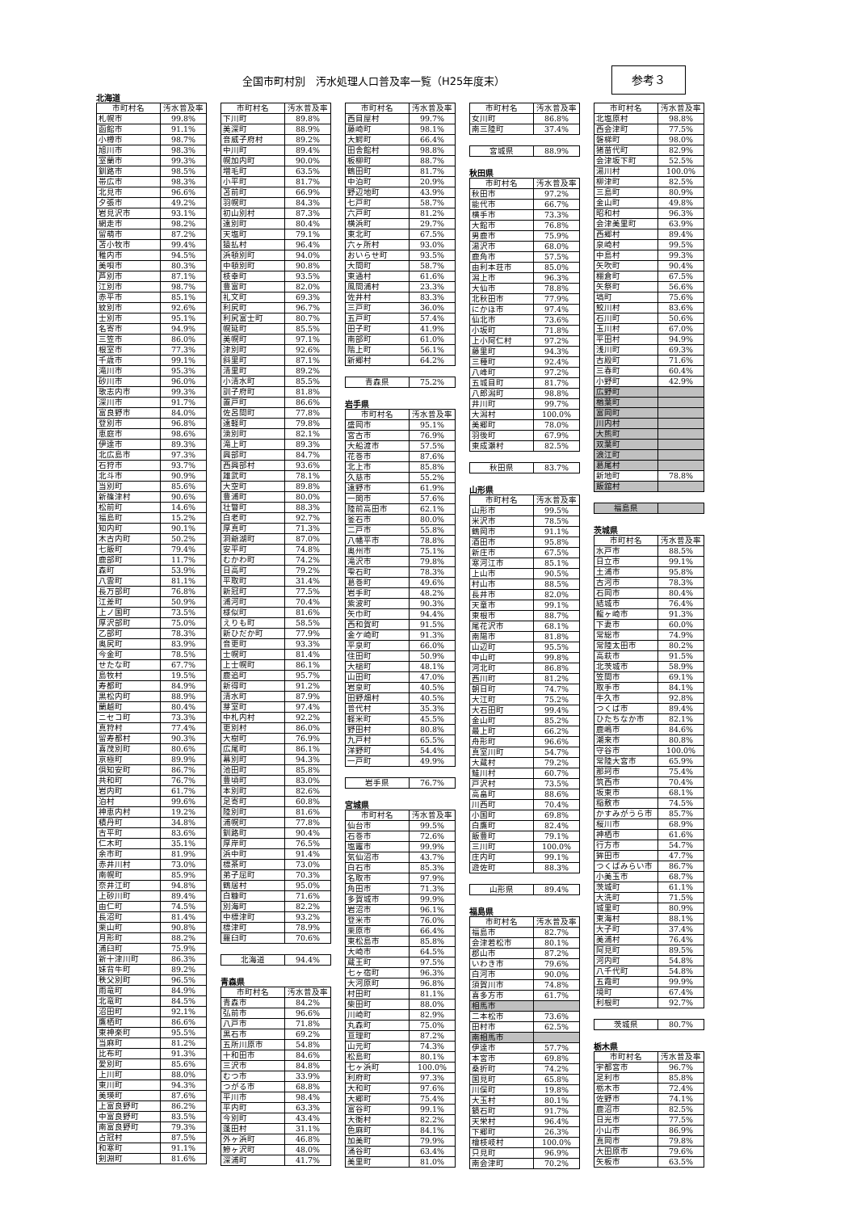全国市町村別　汚水処理人口普及率一覧（H25年度末）
参考３
北海道
| 市町村名 | 汚水普及率 |
| --- | --- |
| 札幌市 | 99.8% |
| 函館市 | 91.1% |
| 小樽市 | 98.7% |
| 旭川市 | 98.3% |
| 室蘭市 | 99.3% |
| 釧路市 | 98.5% |
| 帯広市 | 98.3% |
| 北見市 | 96.6% |
| 夕張市 | 49.2% |
| 岩見沢市 | 93.1% |
| 網走市 | 98.2% |
| 留萌市 | 87.2% |
| 苫小牧市 | 99.4% |
| 稚内市 | 94.5% |
| 美唄市 | 80.3% |
| 芦別市 | 87.1% |
| 江別市 | 98.7% |
| 赤平市 | 85.1% |
| 紋別市 | 92.6% |
| 士別市 | 95.1% |
| 名寄市 | 94.9% |
| 三笠市 | 86.0% |
| 根室市 | 77.3% |
| 千歳市 | 99.1% |
| 滝川市 | 95.3% |
| 砂川市 | 96.0% |
| 歌志内市 | 99.3% |
| 深川市 | 91.7% |
| 富良野市 | 84.0% |
| 登別市 | 96.8% |
| 恵庭市 | 98.6% |
| 伊達市 | 89.3% |
| 北広島市 | 97.3% |
| 石狩市 | 93.7% |
| 北斗市 | 90.9% |
| 当別町 | 85.6% |
| 新篠津村 | 90.6% |
| 松前町 | 14.6% |
| 福島町 | 15.2% |
| 知内町 | 90.1% |
| 木古内町 | 50.2% |
| 七飯町 | 79.4% |
| 鹿部町 | 11.7% |
| 森町 | 53.9% |
| 八雲町 | 81.1% |
| 長万部町 | 76.8% |
| 江差町 | 50.9% |
| 上ノ国町 | 73.5% |
| 厚沢部町 | 75.0% |
| 乙部町 | 78.3% |
| 奥尻町 | 83.9% |
| 今金町 | 78.5% |
| せたな町 | 67.7% |
| 島牧村 | 19.5% |
| 寿都町 | 84.9% |
| 黒松内町 | 88.9% |
| 蘭越町 | 80.4% |
| ニセコ町 | 73.3% |
| 真狩村 | 77.4% |
| 留寿都村 | 90.3% |
| 喜茂別町 | 80.6% |
| 京極町 | 89.9% |
| 倶知安町 | 86.7% |
| 共和町 | 76.7% |
| 岩内町 | 61.7% |
| 泊村 | 99.6% |
| 神恵内村 | 19.2% |
| 積丹町 | 34.8% |
| 古平町 | 83.6% |
| 仁木町 | 35.1% |
| 余市町 | 81.9% |
| 赤井川村 | 73.0% |
| 南幌町 | 85.9% |
| 奈井江町 | 94.8% |
| 上砂川町 | 89.4% |
| 由仁町 | 74.5% |
| 長沼町 | 81.4% |
| 栗山町 | 90.8% |
| 月形町 | 88.2% |
| 浦臼町 | 75.9% |
| 新十津川町 | 86.3% |
| 妹背牛町 | 89.2% |
| 秩父別町 | 96.5% |
| 雨竜町 | 84.9% |
| 北竜町 | 84.5% |
| 沼田町 | 92.1% |
| 鷹栖町 | 86.6% |
| 東神楽町 | 95.5% |
| 当麻町 | 81.2% |
| 比布町 | 91.3% |
| 愛別町 | 85.6% |
| 上川町 | 88.0% |
| 東川町 | 94.3% |
| 美瑛町 | 87.6% |
| 上富良野町 | 86.2% |
| 中富良野町 | 83.5% |
| 南富良野町 | 79.3% |
| 占冠村 | 87.5% |
| 和寒町 | 91.1% |
| 剣淵町 | 81.6% |
| 市町村名 | 汚水普及率 |
| --- | --- |
| 下川町 | 89.8% |
| 美深町 | 88.9% |
| 音威子府村 | 89.2% |
| 中川町 | 89.4% |
| 幌加内町 | 90.0% |
| 増毛町 | 63.5% |
| 小平町 | 81.7% |
| 苫前町 | 66.9% |
| 羽幌町 | 84.3% |
| 初山別村 | 87.3% |
| 遠別町 | 80.4% |
| 天塩町 | 79.1% |
| 猿払村 | 96.4% |
| 浜頓別町 | 94.0% |
| 中頓別町 | 90.8% |
| 枝幸町 | 93.5% |
| 豊富町 | 82.0% |
| 礼文町 | 69.3% |
| 利尻町 | 96.7% |
| 利尻富士町 | 80.7% |
| 幌延町 | 85.5% |
| 美幌町 | 97.1% |
| 津別町 | 92.6% |
| 斜里町 | 87.1% |
| 清里町 | 89.2% |
| 小清水町 | 85.5% |
| 訓子府町 | 81.8% |
| 置戸町 | 86.6% |
| 佐呂間町 | 77.8% |
| 遠軽町 | 79.8% |
| 湧別町 | 82.1% |
| 滝上町 | 89.3% |
| 興部町 | 84.7% |
| 西興部村 | 93.6% |
| 雄武町 | 78.1% |
| 大空町 | 89.8% |
| 豊浦町 | 80.0% |
| 壮瞥町 | 88.3% |
| 白老町 | 92.7% |
| 厚真町 | 71.3% |
| 洞爺湖町 | 87.0% |
| 安平町 | 74.8% |
| むかわ町 | 74.2% |
| 日高町 | 79.2% |
| 平取町 | 31.4% |
| 新冠町 | 77.5% |
| 浦河町 | 70.4% |
| 様似町 | 81.6% |
| えりも町 | 58.5% |
| 新ひだか町 | 77.9% |
| 音更町 | 93.3% |
| 士幌町 | 81.4% |
| 上士幌町 | 86.1% |
| 鹿追町 | 95.7% |
| 新得町 | 91.2% |
| 清水町 | 87.9% |
| 芽室町 | 97.4% |
| 中札内村 | 92.2% |
| 更別村 | 86.0% |
| 大樹町 | 76.9% |
| 広尾町 | 86.1% |
| 幕別町 | 94.3% |
| 池田町 | 85.8% |
| 豊頃町 | 83.0% |
| 本別町 | 82.6% |
| 足寄町 | 60.8% |
| 陸別町 | 81.6% |
| 浦幌町 | 77.8% |
| 釧路町 | 90.4% |
| 厚岸町 | 76.5% |
| 浜中町 | 91.4% |
| 標茶町 | 73.0% |
| 弟子屈町 | 70.3% |
| 鶴居村 | 95.0% |
| 白糠町 | 71.6% |
| 別海町 | 82.2% |
| 中標津町 | 93.2% |
| 標津町 | 78.9% |
| 羅臼町 | 70.6% |
| 北海道 | 94.4% |
青森県
| 市町村名 | 汚水普及率 |
| --- | --- |
| 青森市 | 84.2% |
| 弘前市 | 96.6% |
| 八戸市 | 71.8% |
| 黒石市 | 69.2% |
| 五所川原市 | 54.8% |
| 十和田市 | 84.6% |
| 三沢市 | 84.8% |
| むつ市 | 33.9% |
| つがる市 | 68.8% |
| 平川市 | 98.4% |
| 平内町 | 63.3% |
| 今別町 | 43.4% |
| 蓬田村 | 31.1% |
| 外ヶ浜町 | 46.8% |
| 鰺ヶ沢町 | 48.0% |
| 深浦町 | 41.7% |
| 市町村名 | 汚水普及率 |
| --- | --- |
| 西目屋村 | 99.7% |
| 藤崎町 | 98.1% |
| 大鰐町 | 66.4% |
| 田舎館村 | 98.8% |
| 板柳町 | 88.7% |
| 鶴田町 | 81.7% |
| 中泊町 | 20.9% |
| 野辺地町 | 43.9% |
| 七戸町 | 58.7% |
| 六戸町 | 81.2% |
| 横浜町 | 29.7% |
| 東北町 | 67.5% |
| 六ヶ所村 | 93.0% |
| おいらせ町 | 93.5% |
| 大間町 | 58.7% |
| 東通村 | 61.6% |
| 風間浦村 | 23.3% |
| 佐井村 | 83.3% |
| 三戸町 | 36.0% |
| 五戸町 | 57.4% |
| 田子町 | 41.9% |
| 南部町 | 61.0% |
| 階上町 | 56.1% |
| 新郷村 | 64.2% |
| 青森県 | 75.2% |
岩手県
| 市町村名 | 汚水普及率 |
| --- | --- |
| 盛岡市 | 95.1% |
| 宮古市 | 76.9% |
| 大船渡市 | 57.5% |
| 花巻市 | 87.6% |
| 北上市 | 85.8% |
| 久慈市 | 55.2% |
| 遠野市 | 61.9% |
| 一関市 | 57.6% |
| 陸前高田市 | 62.1% |
| 釜石市 | 80.0% |
| 二戸市 | 55.8% |
| 八幡平市 | 78.8% |
| 奥州市 | 75.1% |
| 滝沢市 | 79.8% |
| 雫石町 | 78.3% |
| 葛巻町 | 49.6% |
| 岩手町 | 48.2% |
| 紫波町 | 90.3% |
| 矢巾町 | 94.4% |
| 西和賀町 | 91.5% |
| 金ケ崎町 | 91.3% |
| 平泉町 | 66.0% |
| 住田町 | 50.9% |
| 大槌町 | 48.1% |
| 山田町 | 47.0% |
| 岩泉町 | 40.5% |
| 田野畑村 | 40.5% |
| 普代村 | 35.3% |
| 軽米町 | 45.5% |
| 野田村 | 80.8% |
| 九戸村 | 65.5% |
| 洋野町 | 54.4% |
| 一戸町 | 49.9% |
| 岩手県 | 76.7% |
宮城県
| 市町村名 | 汚水普及率 |
| --- | --- |
| 仙台市 | 99.5% |
| 石巻市 | 72.6% |
| 塩竈市 | 99.9% |
| 気仙沼市 | 43.7% |
| 白石市 | 85.3% |
| 名取市 | 97.9% |
| 角田市 | 71.3% |
| 多賀城市 | 99.9% |
| 岩沼市 | 96.1% |
| 登米市 | 76.0% |
| 栗原市 | 66.4% |
| 東松島市 | 85.8% |
| 大崎市 | 64.5% |
| 蔵王町 | 97.5% |
| 七ヶ宿町 | 96.3% |
| 大河原町 | 96.8% |
| 村田町 | 81.1% |
| 柴田町 | 88.0% |
| 川崎町 | 82.9% |
| 丸森町 | 75.0% |
| 亘理町 | 87.2% |
| 山元町 | 74.3% |
| 松島町 | 80.1% |
| 七ヶ浜町 | 100.0% |
| 利府町 | 97.3% |
| 大和町 | 97.6% |
| 大郷町 | 75.4% |
| 富谷町 | 99.1% |
| 大衡村 | 82.2% |
| 色麻町 | 84.1% |
| 加美町 | 79.9% |
| 涌谷町 | 63.4% |
| 美里町 | 81.0% |
| 市町村名 | 汚水普及率 |
| --- | --- |
| 女川町 | 86.8% |
| 南三陸町 | 37.4% |
| 宮城県 | 88.9% |
秋田県
| 市町村名 | 汚水普及率 |
| --- | --- |
| 秋田市 | 97.2% |
| 能代市 | 66.7% |
| 横手市 | 73.3% |
| 大館市 | 76.8% |
| 男鹿市 | 75.9% |
| 湯沢市 | 68.0% |
| 鹿角市 | 57.5% |
| 由利本荘市 | 85.0% |
| 潟上市 | 96.3% |
| 大仙市 | 78.8% |
| 北秋田市 | 77.9% |
| にかほ市 | 97.4% |
| 仙北市 | 73.6% |
| 小坂町 | 71.8% |
| 上小阿仁村 | 97.2% |
| 藤里町 | 94.3% |
| 三種町 | 92.4% |
| 八峰町 | 97.2% |
| 五城目町 | 81.7% |
| 八郎潟町 | 98.8% |
| 井川町 | 99.7% |
| 大潟村 | 100.0% |
| 美郷町 | 78.0% |
| 羽後町 | 67.9% |
| 東成瀬村 | 82.5% |
| 秋田県 | 83.7% |
山形県
| 市町村名 | 汚水普及率 |
| --- | --- |
| 山形市 | 99.5% |
| 米沢市 | 78.5% |
| 鶴岡市 | 91.1% |
| 酒田市 | 95.8% |
| 新庄市 | 67.5% |
| 寒河江市 | 85.1% |
| 上山市 | 90.5% |
| 村山市 | 88.5% |
| 長井市 | 82.0% |
| 天童市 | 99.1% |
| 東根市 | 88.7% |
| 尾花沢市 | 68.1% |
| 南陽市 | 81.8% |
| 山辺町 | 95.5% |
| 中山町 | 99.8% |
| 河北町 | 86.8% |
| 西川町 | 81.2% |
| 朝日町 | 74.7% |
| 大江町 | 75.2% |
| 大石田町 | 99.4% |
| 金山町 | 85.2% |
| 最上町 | 66.2% |
| 舟形町 | 96.6% |
| 真室川町 | 54.7% |
| 大蔵村 | 79.2% |
| 鮭川村 | 60.7% |
| 戸沢村 | 73.5% |
| 高畠町 | 88.6% |
| 川西町 | 70.4% |
| 小国町 | 69.8% |
| 白鷹町 | 82.4% |
| 飯豊町 | 79.1% |
| 三川町 | 100.0% |
| 庄内町 | 99.1% |
| 遊佐町 | 88.3% |
| 山形県 | 89.4% |
福島県
| 市町村名 | 汚水普及率 |
| --- | --- |
| 福島市 | 82.7% |
| 会津若松市 | 80.1% |
| 郡山市 | 87.2% |
| いわき市 | 79.6% |
| 白河市 | 90.0% |
| 須賀川市 | 74.8% |
| 喜多方市 | 61.7% |
| 相馬市 | |
| 二本松市 | 73.6% |
| 田村市 | 62.5% |
| 南相馬市 | |
| 伊達市 | 57.7% |
| 本宮市 | 69.8% |
| 桑折町 | 74.2% |
| 国見町 | 65.8% |
| 川俣町 | 19.8% |
| 大玉村 | 80.1% |
| 鏡石町 | 91.7% |
| 天栄村 | 96.4% |
| 下郷町 | 26.3% |
| 檜枝岐村 | 100.0% |
| 只見町 | 96.9% |
| 南会津町 | 70.2% |
| 市町村名 | 汚水普及率 |
| --- | --- |
| 北塩原村 | 98.8% |
| 西会津町 | 77.5% |
| 磐梯町 | 98.0% |
| 猪苗代町 | 82.9% |
| 会津坂下町 | 52.5% |
| 湯川村 | 100.0% |
| 柳津町 | 82.5% |
| 三島町 | 80.9% |
| 金山町 | 49.8% |
| 昭和村 | 96.3% |
| 会津美里町 | 63.9% |
| 西郷村 | 89.4% |
| 泉崎村 | 99.5% |
| 中島村 | 99.3% |
| 矢吹町 | 90.4% |
| 棚倉町 | 67.5% |
| 矢祭町 | 56.6% |
| 塙町 | 75.6% |
| 鮫川村 | 83.6% |
| 石川町 | 50.6% |
| 玉川村 | 67.0% |
| 平田村 | 94.9% |
| 浅川町 | 69.3% |
| 古殿町 | 71.6% |
| 三春町 | 60.4% |
| 小野町 | 42.9% |
| 広野町 | |
| 楢葉町 | |
| 富岡町 | |
| 川内村 | |
| 大熊町 | |
| 双葉町 | |
| 浪江町 | |
| 葛尾村 | |
| 新地町 | 78.8% |
| 飯舘村 | |
| 福島県 | |
茨城県
| 市町村名 | 汚水普及率 |
| --- | --- |
| 水戸市 | 88.5% |
| 日立市 | 99.1% |
| 土浦市 | 95.8% |
| 古河市 | 78.3% |
| 石岡市 | 80.4% |
| 結城市 | 76.4% |
| 龍ヶ崎市 | 91.3% |
| 下妻市 | 60.0% |
| 常総市 | 74.9% |
| 常陸太田市 | 80.2% |
| 高萩市 | 91.5% |
| 北茨城市 | 58.9% |
| 笠間市 | 69.1% |
| 取手市 | 84.1% |
| 牛久市 | 92.8% |
| つくば市 | 89.4% |
| ひたちなか市 | 82.1% |
| 鹿嶋市 | 84.6% |
| 潮来市 | 80.8% |
| 守谷市 | 100.0% |
| 常陸大宮市 | 65.9% |
| 那珂市 | 75.4% |
| 筑西市 | 70.4% |
| 坂東市 | 68.1% |
| 稲敷市 | 74.5% |
| かすみがうら市 | 85.7% |
| 桜川市 | 68.9% |
| 神栖市 | 61.6% |
| 行方市 | 54.7% |
| 鉾田市 | 47.7% |
| つくばみらい市 | 86.7% |
| 小美玉市 | 68.7% |
| 茨城町 | 61.1% |
| 大洗町 | 71.5% |
| 城里町 | 80.9% |
| 東海村 | 88.1% |
| 大子町 | 37.4% |
| 美浦村 | 76.4% |
| 阿見町 | 89.5% |
| 河内町 | 54.8% |
| 八千代町 | 54.8% |
| 五霞町 | 99.9% |
| 境町 | 67.4% |
| 利根町 | 92.7% |
| 茨城県 | 80.7% |
栃木県
| 市町村名 | 汚水普及率 |
| --- | --- |
| 宇都宮市 | 96.7% |
| 足利市 | 85.8% |
| 栃木市 | 72.4% |
| 佐野市 | 74.1% |
| 鹿沼市 | 82.5% |
| 日光市 | 77.5% |
| 小山市 | 86.9% |
| 真岡市 | 79.8% |
| 大田原市 | 79.6% |
| 矢板市 | 63.5% |